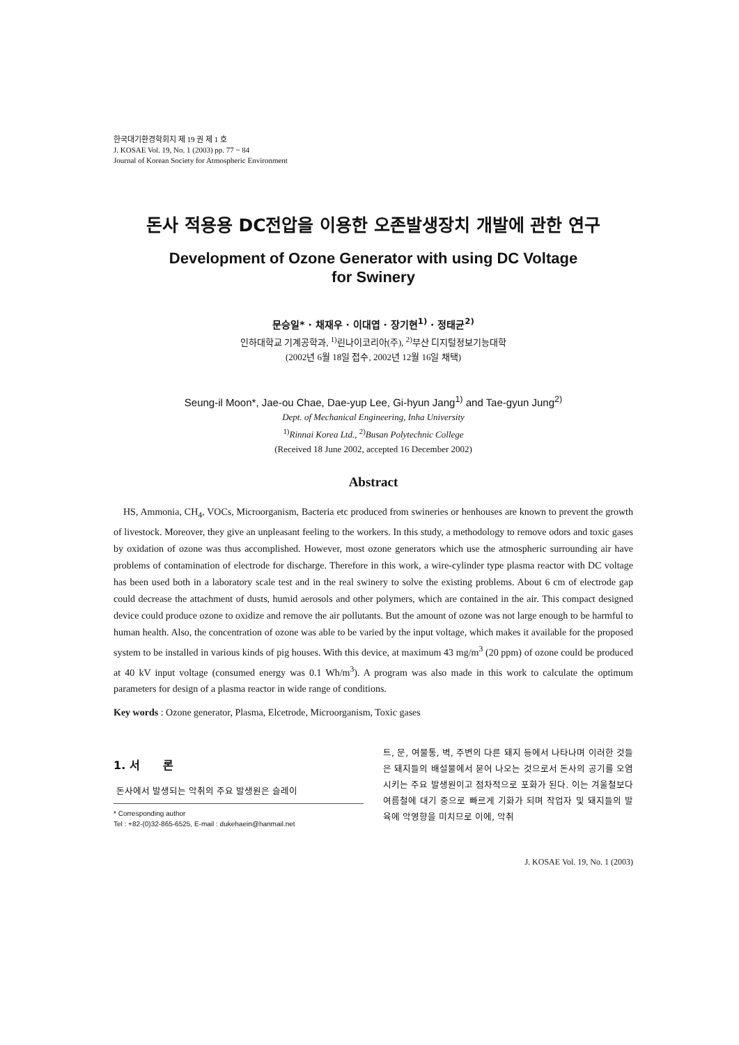한국대기환경학회지 제 19 권 제 1 호
J. KOSAE Vol. 19, No. 1 (2003) pp. 77 ~ 84
Journal of Korean Society for Atmospheric Environment
돈사 적용용 DC전압을 이용한 오존발생장치 개발에 관한 연구
Development of Ozone Generator with using DC Voltage
for Swinery
문승일* · 채재우 · 이대엽 · 장기현<sup>1)</sup> · 정태균<sup>2)</sup>
인하대학교 기계공학과, <sup>1)</sup>린나이코리아(주), <sup>2)</sup>부산 디지털정보기능대학
(2002년 6월 18일 접수, 2002년 12월 16일 채택)
Seung-il Moon*, Jae-ou Chae, Dae-yup Lee, Gi-hyun Jang<sup>1)</sup> and Tae-gyun Jung<sup>2)</sup>
Dept. of Mechanical Engineering, Inha University
<sup>1)</sup> Rinnai Korea Ltd., <sup>2)</sup>Busan Polytechnic College
(Received 18 June 2002, accepted 16 December 2002)
Abstract
HS, Ammonia, CH<sub>4</sub>, VOCs, Microorganism, Bacteria etc produced from swineries or henhouses are known to prevent the growth of livestock. Moreover, they give an unpleasant feeling to the workers. In this study, a methodology to remove odors and toxic gases by oxidation of ozone was thus accomplished. However, most ozone generators which use the atmospheric surrounding air have problems of contamination of electrode for discharge. Therefore in this work, a wire-cylinder type plasma reactor with DC voltage has been used both in a laboratory scale test and in the real swinery to solve the existing problems. About 6 cm of electrode gap could decrease the attachment of dusts, humid aerosols and other polymers, which are contained in the air. This compact designed device could produce ozone to oxidize and remove the air pollutants. But the amount of ozone was not large enough to be harmful to human health. Also, the concentration of ozone was able to be varied by the input voltage, which makes it available for the proposed system to be installed in various kinds of pig houses. With this device, at maximum 43 mg/m<sup>3</sup> (20 ppm) of ozone could be produced at 40 kV input voltage (consumed energy was 0.1 Wh/m<sup>3</sup>). A program was also made in this work to calculate the optimum parameters for design of a plasma reactor in wide range of conditions.
Key words : Ozone generator, Plasma, Elcetrode, Microorganism, Toxic gases
1. 서 론
돈사에서 발생되는 악취의 주요 발생원은 슬레이
* Corresponding author
Tel : +82-(0)32-865-6525, E-mail : dukehaein@hanmail.net
트, 문, 여물통, 벽, 주변의 다른 돼지 등에서 나타나며 이러한 것들은 돼지들의 배설물에서 묻어 나오는 것으로서 돈사의 공기를 오염시키는 주요 발생원이고 점차적으로 포화가 된다. 이는 겨울철보다 여름철에 대기 중으로 빠르게 기화가 되며 작업자 및 돼지들의 발육에 악영향을 미치므로 이에, 악취
J. KOSAE Vol. 19, No. 1 (2003)